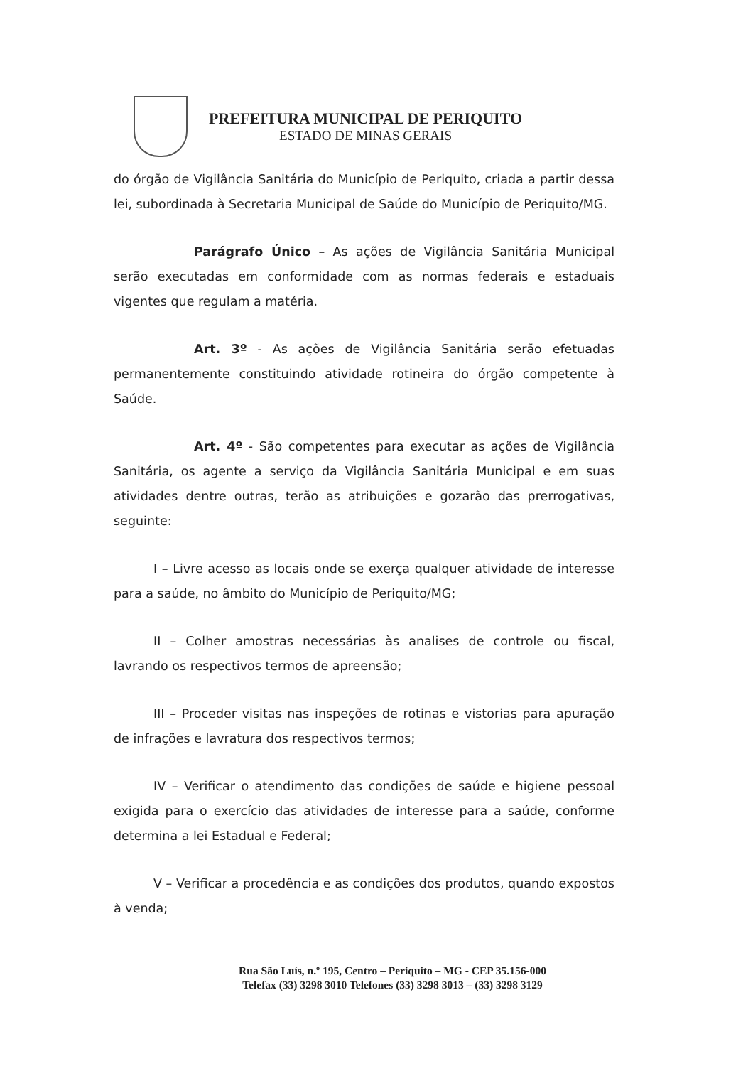PREFEITURA MUNICIPAL DE PERIQUITO
ESTADO DE MINAS GERAIS
do órgão de Vigilância Sanitária do Município de Periquito, criada a partir dessa lei, subordinada à Secretaria Municipal de Saúde do Município de Periquito/MG.
Parágrafo Único – As ações de Vigilância Sanitária Municipal serão executadas em conformidade com as normas federais e estaduais vigentes que regulam a matéria.
Art. 3º - As ações de Vigilância Sanitária serão efetuadas permanentemente constituindo atividade rotineira do órgão competente à Saúde.
Art. 4º - São competentes para executar as ações de Vigilância Sanitária, os agente a serviço da Vigilância Sanitária Municipal e em suas atividades dentre outras, terão as atribuições e gozarão das prerrogativas, seguinte:
I – Livre acesso as locais onde se exerça qualquer atividade de interesse para a saúde, no âmbito do Município de Periquito/MG;
II – Colher amostras necessárias às analises de controle ou fiscal, lavrando os respectivos termos de apreensão;
III – Proceder visitas nas inspeções de rotinas e vistorias para apuração de infrações e lavratura dos respectivos termos;
IV – Verificar o atendimento das condições de saúde e higiene pessoal exigida para o exercício das atividades de interesse para a saúde, conforme determina a lei Estadual e Federal;
V – Verificar a procedência e as condições dos produtos, quando expostos à venda;
Rua São Luís, n.º 195, Centro – Periquito – MG - CEP 35.156-000
Telefax (33) 3298 3010 Telefones (33) 3298 3013 – (33) 3298 3129